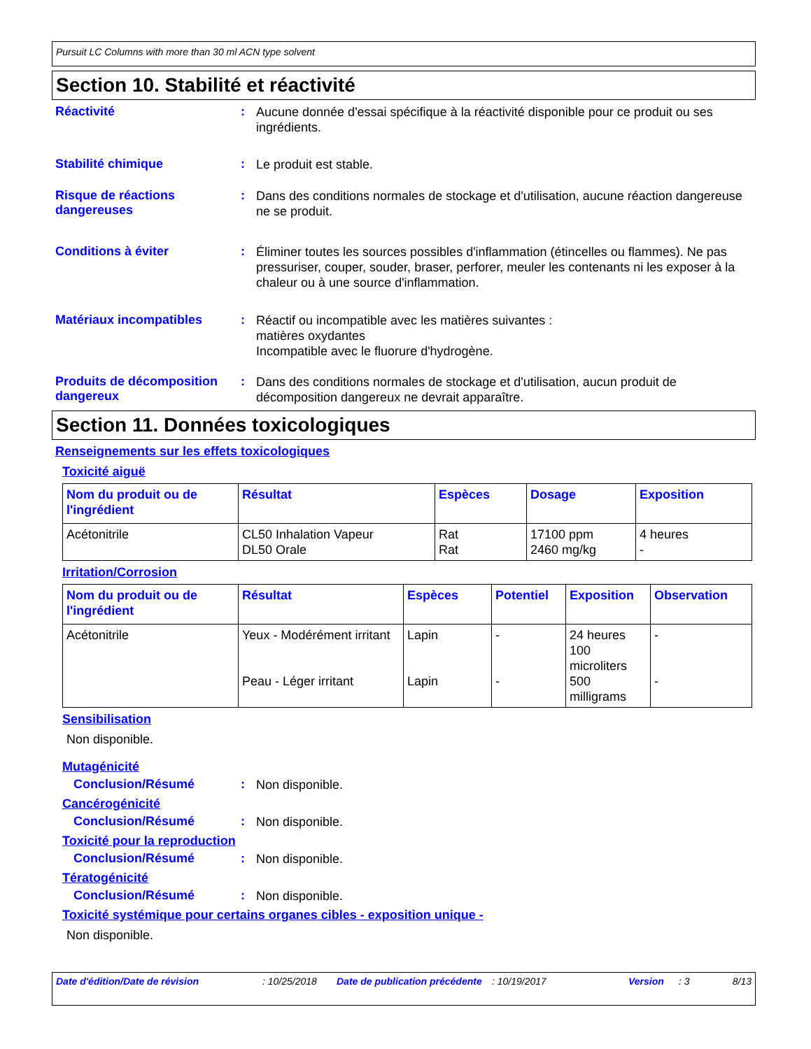Pursuit LC Columns with more than 30 ml ACN type solvent
Section 10. Stabilité et réactivité
Réactivité :
Aucune donnée d'essai spécifique à la réactivité disponible pour ce produit ou ses ingrédients.
Stabilité chimique :
Le produit est stable.
Risque de réactions dangereuses
:
Dans des conditions normales de stockage et d'utilisation, aucune réaction dangereuse ne se produit.
Conditions à éviter :
Éliminer toutes les sources possibles d'inflammation (étincelles ou flammes). Ne pas pressuriser, couper, souder, braser, perforer, meuler les contenants ni les exposer à la chaleur ou à une source d'inflammation.
Matériaux incompatibles :
Réactif ou incompatible avec les matières suivantes :
matières oxydantes
Incompatible avec le fluorure d'hydrogène.
Produits de décomposition dangereux
:
Dans des conditions normales de stockage et d'utilisation, aucun produit de décomposition dangereux ne devrait apparaître.
Section 11. Données toxicologiques
Renseignements sur les effets toxicologiques
Toxicité aiguë
| Nom du produit ou de l'ingrédient | Résultat | Espèces | Dosage | Exposition |
| --- | --- | --- | --- | --- |
| Acétonitrile | CL50 Inhalation Vapeur DL50 Orale | Rat Rat | 17100 ppm 2460 mg/kg | 4 heures - |
Irritation/Corrosion
| Nom du produit ou de l'ingrédient | Résultat | Espèces | Potentiel | Exposition | Observation |
| --- | --- | --- | --- | --- | --- |
| Acétonitrile | Yeux - Modérément irritant Peau - Léger irritant | Lapin Lapin | - - | 24 heures 100 microliters 500 milligrams | - - |
Sensibilisation
Non disponible.
Mutagénicité
Conclusion/Résumé :
Non disponible.
Cancérogénicité
Conclusion/Résumé :
Non disponible.
Toxicité pour la reproduction
Conclusion/Résumé :
Non disponible.
Tératogénicité
Conclusion/Résumé :
Non disponible.
Toxicité systémique pour certains organes cibles - exposition unique -
Non disponible.
Date d'édition/Date de révision : 10/25/2018 Date de publication précédente
: 10/19/2017 Version : 3 8/13